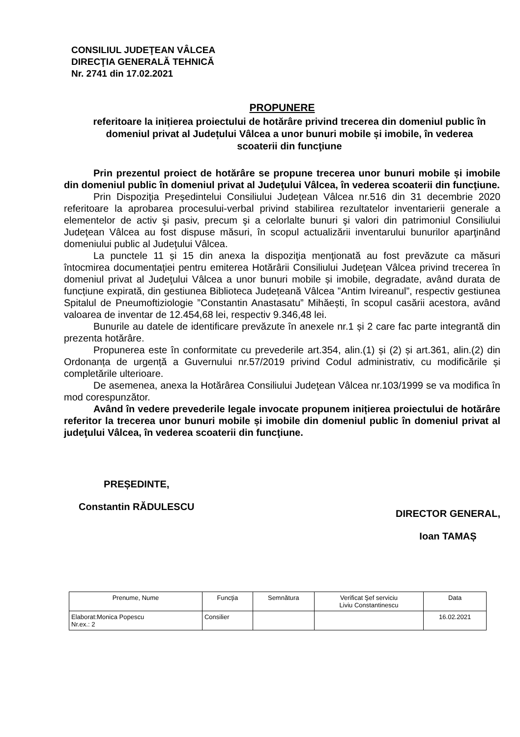CONSILIUL JUDEŢEAN VÂLCEA
DIRECŢIA GENERALĂ TEHNICĂ
Nr. 2741 din 17.02.2021
PROPUNERE
referitoare la inițierea proiectului de hotărâre privind trecerea din domeniul public în domeniul privat al Județului Vâlcea a unor bunuri mobile și imobile, în vederea scoaterii din funcţiune
Prin prezentul proiect de hotărâre se propune trecerea unor bunuri mobile și imobile din domeniul public în domeniul privat al Judeţului Vâlcea, în vederea scoaterii din funcţiune.
Prin Dispoziţia Preşedintelui Consiliului Judeţean Vâlcea nr.516 din 31 decembrie 2020 referitoare la aprobarea procesului-verbal privind stabilirea rezultatelor inventarierii generale a elementelor de activ şi pasiv, precum şi a celorlalte bunuri şi valori din patrimoniul Consiliului Judeţean Vâlcea au fost dispuse măsuri, în scopul actualizării inventarului bunurilor aparţinând domeniului public al Judeţului Vâlcea.
La punctele 11 și 15 din anexa la dispoziţia menţionată au fost prevăzute ca măsuri întocmirea documentaţiei pentru emiterea Hotărârii Consiliului Judeţean Vâlcea privind trecerea în domeniul privat al Judeţului Vâlcea a unor bunuri mobile și imobile, degradate, având durata de funcțiune expirată, din gestiunea Biblioteca Județeană Vâlcea ”Antim Ivireanul”, respectiv gestiunea Spitalul de Pneumoftiziologie ”Constantin Anastasatu” Mihăești, în scopul casării acestora, având valoarea de inventar de 12.454,68 lei, respectiv 9.346,48 lei.
Bunurile au datele de identificare prevăzute în anexele nr.1 și 2 care fac parte integrantă din prezenta hotărâre.
Propunerea este în conformitate cu prevederile art.354, alin.(1) și (2) și art.361, alin.(2) din Ordonanța de urgență a Guvernului nr.57/2019 privind Codul administrativ, cu modificările și completările ulterioare.
De asemenea, anexa la Hotărârea Consiliului Judeţean Vâlcea nr.103/1999 se va modifica în mod corespunzător.
Având în vedere prevederile legale invocate propunem inițierea proiectului de hotărâre referitor la trecerea unor bunuri mobile și imobile din domeniul public în domeniul privat al judeţului Vâlcea, în vederea scoaterii din funcţiune.
PREȘEDINTE,
Constantin RĂDULESCU
DIRECTOR GENERAL,
Ioan TAMAȘ
| Prenume, Nume | Funcţia | Semnătura | Verificat Şef serviciu Liviu Constantinescu | Data |
| --- | --- | --- | --- | --- |
| Elaborat:Monica Popescu Nr.ex.: 2 | Consilier | | | 16.02.2021 |